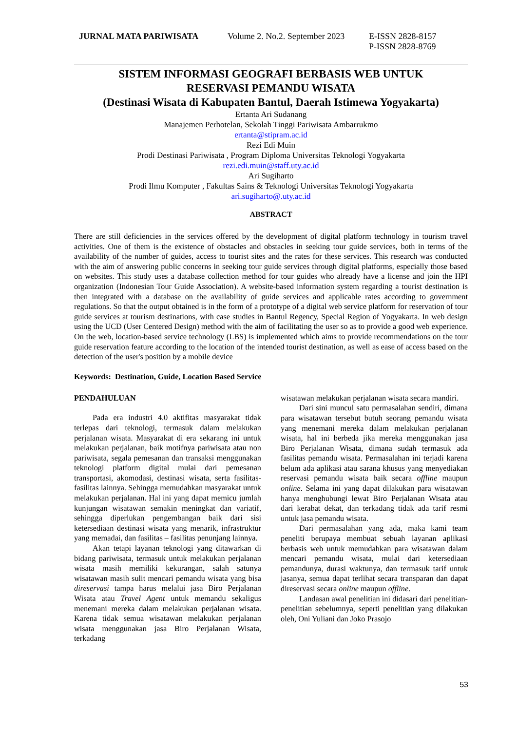JURNAL MATA PARIWISATA Volume 2. No.2. September 2023 E-ISSN 2828-8157
P-ISSN 2828-8769
SISTEM INFORMASI GEOGRAFI BERBASIS WEB UNTUK
RESERVASI PEMANDU WISATA
(Destinasi Wisata di Kabupaten Bantul, Daerah Istimewa Yogyakarta)
Ertanta Ari Sudanang
Manajemen Perhotelan, Sekolah Tinggi Pariwisata Ambarrukmo
ertanta@stipram.ac.id
Rezi Edi Muin
Prodi Destinasi Pariwisata , Program Diploma Universitas Teknologi Yogyakarta
rezi.edi.muin@staff.uty.ac.id
Ari Sugiharto
Prodi Ilmu Komputer , Fakultas Sains & Teknologi Universitas Teknologi Yogyakarta
ari.sugiharto@.uty.ac.id
ABSTRACT
There are still deficiencies in the services offered by the development of digital platform technology in tourism travel activities. One of them is the existence of obstacles and obstacles in seeking tour guide services, both in terms of the availability of the number of guides, access to tourist sites and the rates for these services. This research was conducted with the aim of answering public concerns in seeking tour guide services through digital platforms, especially those based on websites. This study uses a database collection method for tour guides who already have a license and join the HPI organization (Indonesian Tour Guide Association). A website-based information system regarding a tourist destination is then integrated with a database on the availability of guide services and applicable rates according to government regulations. So that the output obtained is in the form of a prototype of a digital web service platform for reservation of tour guide services at tourism destinations, with case studies in Bantul Regency, Special Region of Yogyakarta. In web design using the UCD (User Centered Design) method with the aim of facilitating the user so as to provide a good web experience. On the web, location-based service technology (LBS) is implemented which aims to provide recommendations on the tour guide reservation feature according to the location of the intended tourist destination, as well as ease of access based on the detection of the user's position by a mobile device
Keywords: Destination, Guide, Location Based Service
PENDAHULUAN
Pada era industri 4.0 aktifitas masyarakat tidak terlepas dari teknologi, termasuk dalam melakukan perjalanan wisata. Masyarakat di era sekarang ini untuk melakukan perjalanan, baik motifnya pariwisata atau non pariwisata, segala pemesanan dan transaksi menggunakan teknologi platform digital mulai dari pemesanan transportasi, akomodasi, destinasi wisata, serta fasilitas-fasilitas lainnya. Sehingga memudahkan masyarakat untuk melakukan perjalanan. Hal ini yang dapat memicu jumlah kunjungan wisatawan semakin meningkat dan variatif, sehingga diperlukan pengembangan baik dari sisi ketersediaan destinasi wisata yang menarik, infrastruktur yang memadai, dan fasilitas – fasilitas penunjang lainnya.
Akan tetapi layanan teknologi yang ditawarkan di bidang pariwisata, termasuk untuk melakukan perjalanan wisata masih memiliki kekurangan, salah satunya wisatawan masih sulit mencari pemandu wisata yang bisa direservasi tampa harus melalui jasa Biro Perjalanan Wisata atau Travel Agent untuk memandu sekaligus menemani mereka dalam melakukan perjalanan wisata. Karena tidak semua wisatawan melakukan perjalanan wisata menggunakan jasa Biro Perjalanan Wisata, terkadang
wisatawan melakukan perjalanan wisata secara mandiri.
Dari sini muncul satu permasalahan sendiri, dimana para wisatawan tersebut butuh seorang pemandu wisata yang menemani mereka dalam melakukan perjalanan wisata, hal ini berbeda jika mereka menggunakan jasa Biro Perjalanan Wisata, dimana sudah termasuk ada fasilitas pemandu wisata. Permasalahan ini terjadi karena belum ada aplikasi atau sarana khusus yang menyediakan reservasi pemandu wisata baik secara offline maupun online. Selama ini yang dapat dilakukan para wisatawan hanya menghubungi lewat Biro Perjalanan Wisata atau dari kerabat dekat, dan terkadang tidak ada tarif resmi untuk jasa pemandu wisata.
Dari permasalahan yang ada, maka kami team peneliti berupaya membuat sebuah layanan aplikasi berbasis web untuk memudahkan para wisatawan dalam mencari pemandu wisata, mulai dari ketersediaan pemandunya, durasi waktunya, dan termasuk tarif untuk jasanya, semua dapat terlihat secara transparan dan dapat direservasi secara online maupun offline.
Landasan awal penelitian ini didasari dari penelitian-penelitian sebelumnya, seperti penelitian yang dilakukan oleh, Oni Yuliani dan Joko Prasojo
53